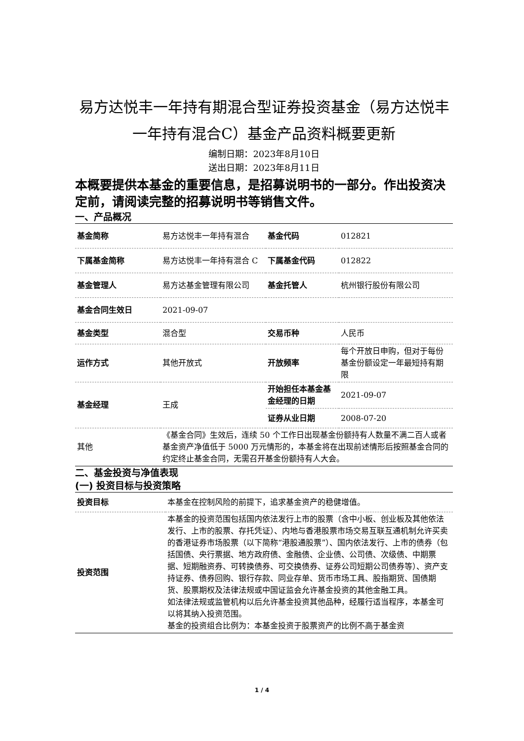易方达悦丰一年持有期混合型证券投资基金（易方达悦丰一年持有混合C）基金产品资料概要更新
编制日期：2023年8月10日
送出日期：2023年8月11日
本概要提供本基金的重要信息，是招募说明书的一部分。作出投资决定前，请阅读完整的招募说明书等销售文件。
一、产品概况
| 基金简称 | 易方达悦丰一年持有混合 | 基金代码 | 012821 |
| 下属基金简称 | 易方达悦丰一年持有混合 C | 下属基金代码 | 012822 |
| 基金管理人 | 易方达基金管理有限公司 | 基金托管人 | 杭州银行股份有限公司 |
| 基金合同生效日 | 2021-09-07 | | |
| 基金类型 | 混合型 | 交易币种 | 人民币 |
| 运作方式 | 其他开放式 | 开放频率 | 每个开放日申购，但对于每份基金份额设定一年最短持有期限 |
| 基金经理 | 王成 | 开始担任本基金基金经理的日期 | 2021-09-07 |
| | | 证券从业日期 | 2008-07-20 |
| 其他 | 《基金合同》生效后，连续 50 个工作日出现基金份额持有人数量不满二百人或者基金资产净值低于 5000 万元情形的，本基金将在出现前述情形后按照基金合同的约定终止基金合同，无需召开基金份额持有人大会。 | | |
二、基金投资与净值表现
(一) 投资目标与投资策略
| 投资目标 | 本基金在控制风险的前提下，追求基金资产的稳健增值。 |
| 投资范围 | 本基金的投资范围包括国内依法发行上市的股票（含中小板、创业板及其他依法发行、上市的股票、存托凭证）、内地与香港股票市场交易互联互通机制允许买卖的香港证券市场股票（以下简称“港股通股票”）、国内依法发行、上市的债券（包括国债、央行票据、地方政府债、金融债、企业债、公司债、次级债、中期票据、短期融资券、可转换债券、可交换债券、证券公司短期公司债券等）、资产支持证券、债券回购、银行存款、同业存单、货币市场工具、股指期货、国债期货、股票期权及法律法规或中国证监会允许基金投资的其他金融工具。 如法律法规或监管机构以后允许基金投资其他品种，经履行适当程序，本基金可以将其纳入投资范围。 基金的投资组合比例为：本基金投资于股票资产的比例不高于基金资 |
1 / 4